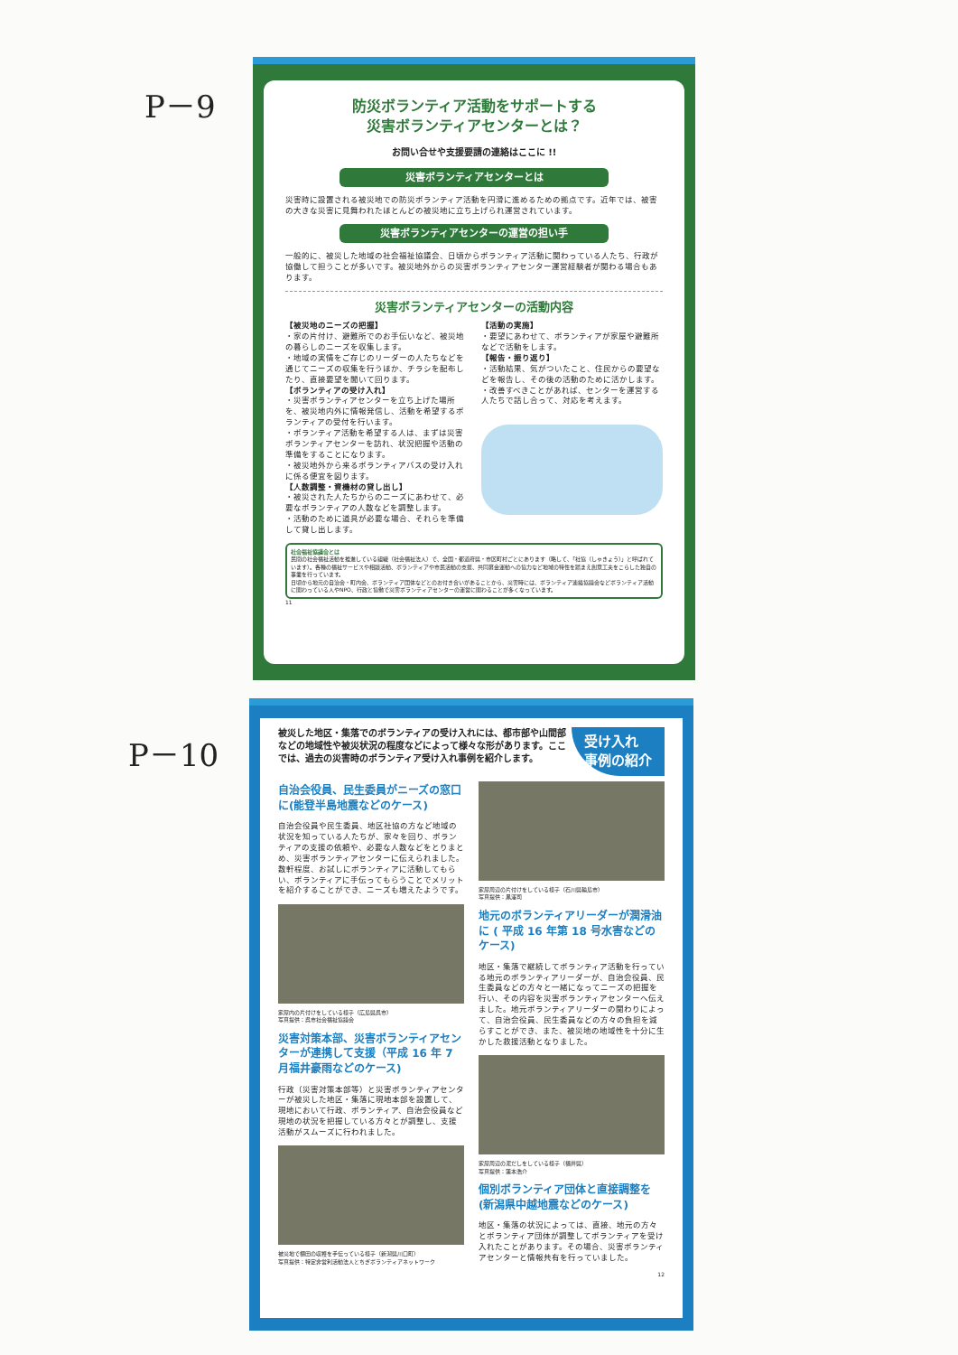P－9
P－10
防災ボランティア活動をサポートする
災害ボランティアセンターとは？
お問い合せや支援要請の連絡はここに !!
災害ボランティアセンターとは
災害時に設置される被災地での防災ボランティア活動を円滑に進めるための拠点です。近年では、被害の大きな災害に見舞われたほとんどの被災地に立ち上げられ運営されています。
災害ボランティアセンターの運営の担い手
一般的に、被災した地域の社会福祉協議会、日頃からボランティア活動に関わっている人たち、行政が協働して担うことが多いです。被災地外からの災害ボランティアセンター運営経験者が関わる場合もあります。
災害ボランティアセンターの活動内容
【被災地のニーズの把握】
・家の片付け、避難所でのお手伝いなど、被災地の暮らしのニーズを収集します。
・地域の実情をご存じのリーダーの人たちなどを通じてニーズの収集を行うほか、チラシを配布したり、直接要望を聞いて回ります。
【ボランティアの受け入れ】
・災害ボランティアセンターを立ち上げた場所を、被災地内外に情報発信し、活動を希望するボランティアの受付を行います。
・ボランティア活動を希望する人は、まずは災害ボランティアセンターを訪れ、状況把握や活動の準備をすることになります。
・被災地外から来るボランティアバスの受け入れに係る便宜を図ります。
【人数調整・資機材の貸し出し】
・被災された人たちからのニーズにあわせて、必要なボランティアの人数などを調整します。
・活動のために道具が必要な場合、それらを準備して貸し出します。
【活動の実施】
・要望にあわせて、ボランティアが家屋や避難所などで活動をします。
【報告・振り返り】
・活動結果、気がついたこと、住民からの要望などを報告し、その後の活動のために活かします。
・改善すべきことがあれば、センターを運営する人たちで話し合って、対応を考えます。
社会福祉協議会とは
民間の社会福祉活動を推進している組織（社会福祉法人）で、全国・都道府県・市区町村ごとにあります（略して、「社協（しゃきょう）」と呼ばれています）。各種の福祉サービスや相談活動、ボランティアや市民活動の支援、共同募金運動への協力など地域の特性を踏まえ創意工夫をこらした独自の事業を行っています。
日頃から地元の自治会・町内会、ボランティア団体などとのお付き合いがあることから、災害時には、ボランティア連絡協議会などボランティア活動に関わっている人やNPO、行政と協働で災害ボランティアセンターの運営に関わることが多くなっています。
11
被災した地区・集落でのボランティアの受け入れには、都市部や山間部などの地域性や被災状況の程度などによって様々な形があります。ここでは、過去の災害時のボランティア受け入れ事例を紹介します。
受け入れ
事例の紹介
自治会役員、民生委員がニーズの窓口に(能登半島地震などのケース)
自治会役員や民生委員、地区社協の方など地域の状況を知っている人たちが、家々を回り、ボランティアの支援の依頼や、必要な人数などをとりまとめ、災害ボランティアセンターに伝えられました。数軒程度、お試しにボランティアに活動してもらい、ボランティアに手伝ってもらうことでメリットを紹介することができ、ニーズも増えたようです。
家屋内の片付けをしている様子（広島県呉市）
写真提供：呉市社会福祉協議会
災害対策本部、災害ボランティアセンターが連携して支援（平成 16 年 7 月福井豪雨などのケース)
行政（災害対策本部等）と災害ボランティアセンターが被災した地区・集落に現地本部を設置して、現地において行政、ボランティア、自治会役員など現地の状況を把握している方々とが調整し、支援活動がスムーズに行われました。
被災地で棚田の収穫を手伝っている様子（新潟県川口町）
写真提供：特定非営利活動法人とちぎボランティアネットワーク
家屋周辺の片付けをしている様子（石川県輪島市）
写真提供：黒澤司
地元のボランティアリーダーが潤滑油に ( 平成 16 年第 18 号水害などのケース)
地区・集落で継続してボランティア活動を行っている地元のボランティアリーダーが、自治会役員、民生委員などの方々と一緒になってニーズの把握を行い、その内容を災害ボランティアセンターへ伝えました。地元ボランティアリーダーの関わりによって、自治会役員、民生委員などの方々の負担を減らすことができ、また、被災地の地域性を十分に生かした救援活動となりました。
家屋周辺の泥だしをしている様子（福井県）
写真提供：蓮本浩介
個別ボランティア団体と直接調整を(新潟県中越地震などのケース)
地区・集落の状況によっては、直接、地元の方々とボランティア団体が調整してボランティアを受け入れたことがあります。その場合、災害ボランティアセンターと情報共有を行っていました。
12